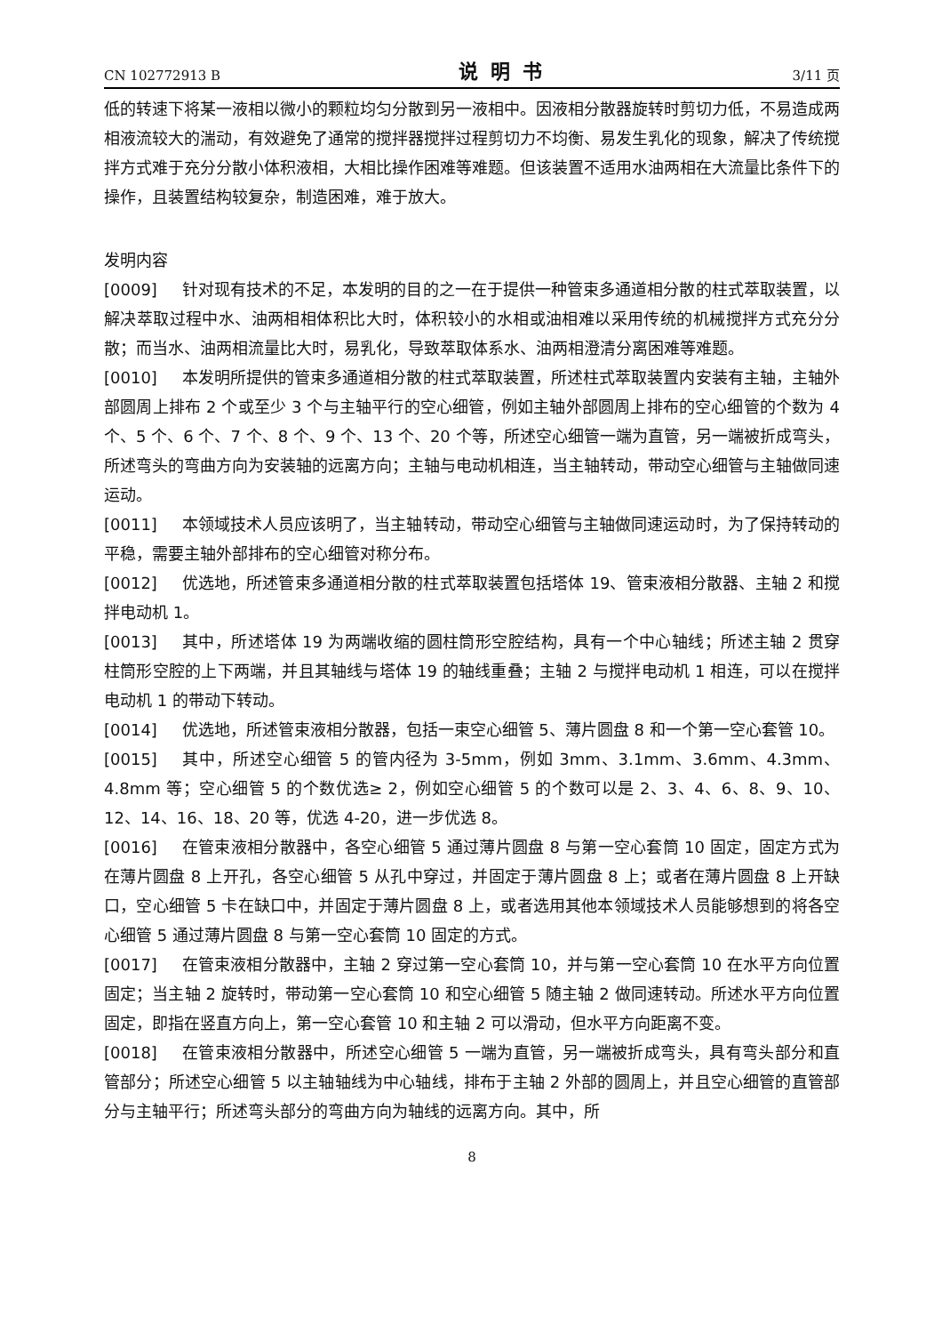CN 102772913 B 说明书 3/11 页
低的转速下将某一液相以微小的颗粒均匀分散到另一液相中。因液相分散器旋转时剪切力低，不易造成两相液流较大的湍动，有效避免了通常的搅拌器搅拌过程剪切力不均衡、易发生乳化的现象，解决了传统搅拌方式难于充分分散小体积液相，大相比操作困难等难题。但该装置不适用水油两相在大流量比条件下的操作，且装置结构较复杂，制造困难，难于放大。
发明内容
[0009] 针对现有技术的不足，本发明的目的之一在于提供一种管束多通道相分散的柱式萃取装置，以解决萃取过程中水、油两相相体积比大时，体积较小的水相或油相难以采用传统的机械搅拌方式充分分散；而当水、油两相流量比大时，易乳化，导致萃取体系水、油两相澄清分离困难等难题。
[0010] 本发明所提供的管束多通道相分散的柱式萃取装置，所述柱式萃取装置内安装有主轴，主轴外部圆周上排布 2 个或至少 3 个与主轴平行的空心细管，例如主轴外部圆周上排布的空心细管的个数为 4 个、5 个、6 个、7 个、8 个、9 个、13 个、20 个等，所述空心细管一端为直管，另一端被折成弯头，所述弯头的弯曲方向为安装轴的远离方向；主轴与电动机相连，当主轴转动，带动空心细管与主轴做同速运动。
[0011] 本领域技术人员应该明了，当主轴转动，带动空心细管与主轴做同速运动时，为了保持转动的平稳，需要主轴外部排布的空心细管对称分布。
[0012] 优选地，所述管束多通道相分散的柱式萃取装置包括塔体 19、管束液相分散器、主轴 2 和搅拌电动机 1。
[0013] 其中，所述塔体 19 为两端收缩的圆柱筒形空腔结构，具有一个中心轴线；所述主轴 2 贯穿柱筒形空腔的上下两端，并且其轴线与塔体 19 的轴线重叠；主轴 2 与搅拌电动机 1 相连，可以在搅拌电动机 1 的带动下转动。
[0014] 优选地，所述管束液相分散器，包括一束空心细管 5、薄片圆盘 8 和一个第一空心套管 10。
[0015] 其中，所述空心细管 5 的管内径为 3-5mm，例如 3mm、3.1mm、3.6mm、4.3mm、4.8mm 等；空心细管 5 的个数优选≥ 2，例如空心细管 5 的个数可以是 2、3、4、6、8、9、10、12、14、16、18、20 等，优选 4-20，进一步优选 8。
[0016] 在管束液相分散器中，各空心细管 5 通过薄片圆盘 8 与第一空心套筒 10 固定，固定方式为在薄片圆盘 8 上开孔，各空心细管 5 从孔中穿过，并固定于薄片圆盘 8 上；或者在薄片圆盘 8 上开缺口，空心细管 5 卡在缺口中，并固定于薄片圆盘 8 上，或者选用其他本领域技术人员能够想到的将各空心细管 5 通过薄片圆盘 8 与第一空心套筒 10 固定的方式。
[0017] 在管束液相分散器中，主轴 2 穿过第一空心套筒 10，并与第一空心套筒 10 在水平方向位置固定；当主轴 2 旋转时，带动第一空心套筒 10 和空心细管 5 随主轴 2 做同速转动。所述水平方向位置固定，即指在竖直方向上，第一空心套管 10 和主轴 2 可以滑动，但水平方向距离不变。
[0018] 在管束液相分散器中，所述空心细管 5 一端为直管，另一端被折成弯头，具有弯头部分和直管部分；所述空心细管 5 以主轴轴线为中心轴线，排布于主轴 2 外部的圆周上，并且空心细管的直管部分与主轴平行；所述弯头部分的弯曲方向为轴线的远离方向。其中，所
8